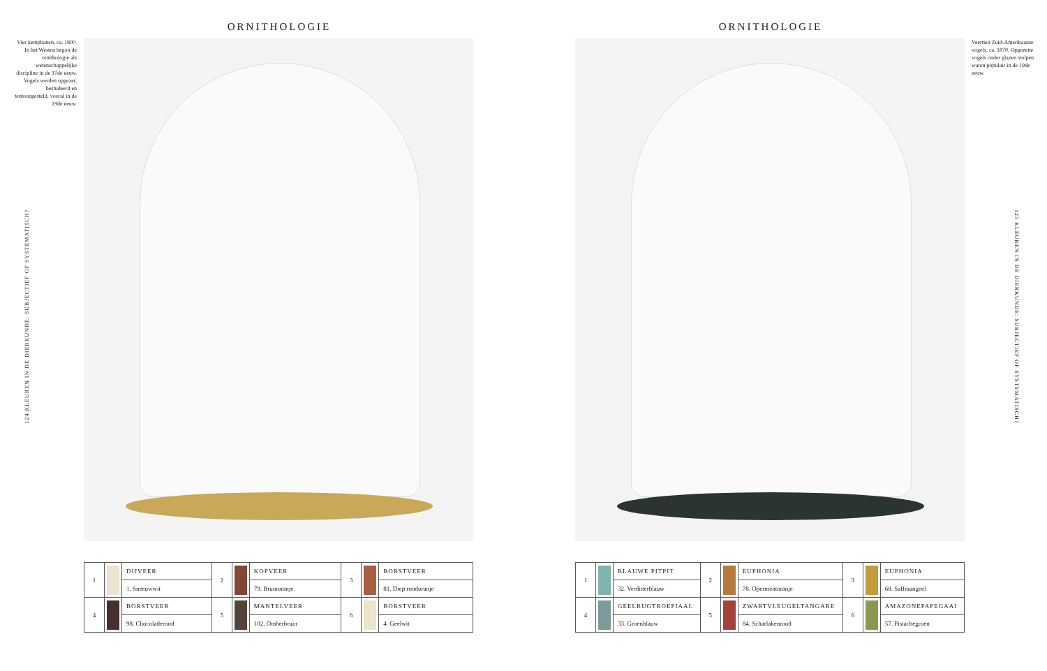ORNITHOLOGIE
Vier kemphanen, ca. 1800. In het Westen begon de ornithologie als wetenschappelijke discipline in de 17de eeuw. Vogels werden opgezet, bestudeerd en tentoongesteld, vooral in de 19de eeuw.
124 KLEUREN IN DE DIERKUNDE: SUBJECTIEF OF SYSTEMATISCH?
| 1 | | DIJVEER | 2 | | KOPVEER | 3 | | BORSTVEER |
| | | 1. Sneeuwwit | | | 79. Bruinoranje | | | 81. Diep roodoranje |
| 4 | | BORSTVEER | 5 | | MANTELVEER | 6 | | BORSTVEER |
| | | 98. Chocoladerood | | | 102. Omberbruin | | | 4. Geelwit |
ORNITHOLOGIE
Veertien Zuid-Amerikaanse vogels, ca. 1870. Opgezette vogels onder glazen stolpen waren populair in de 19de eeuw.
125 KLEUREN IN DE DIERKUNDE: SUBJECTIEF OF SYSTEMATISCH?
| 1 | | BLAUWE PITPIT | 2 | | EUPHONIA | 3 | | EUPHONIA |
| | | 32. Verditterblauw | | | 78. Opermentoranje | | | 68. Saffraangeel |
| 4 | | GEELRUGTROEPIAAL | 5 | | ZWARTVLEUGELTANGARE | 6 | | AMAZONEPAPEGAAI |
| | | 33. Groenblauw | | | 84. Scharlakenrood | | | 57. Pistachegroen |